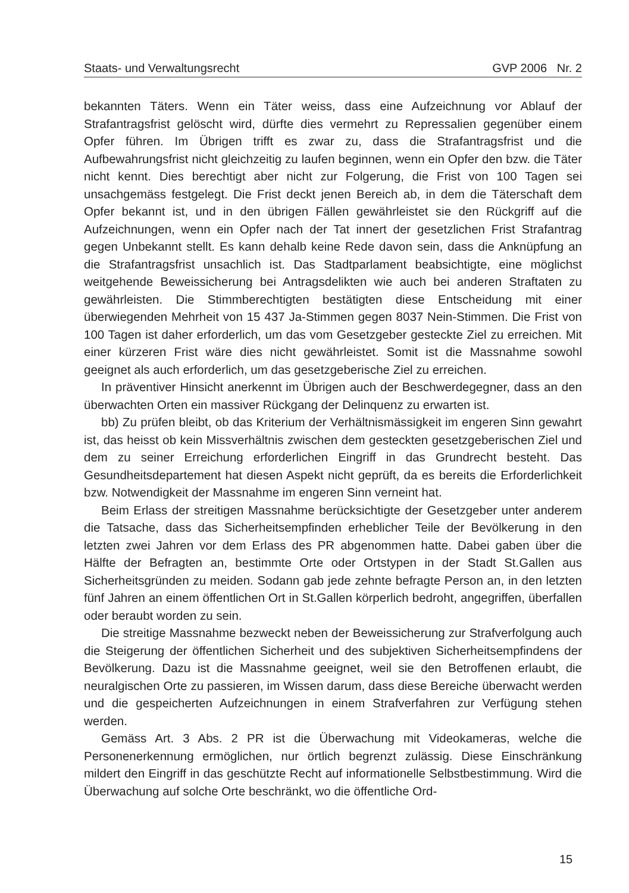Staats- und Verwaltungsrecht GVP 2006 Nr. 2
bekannten Täters. Wenn ein Täter weiss, dass eine Aufzeichnung vor Ablauf der Strafantragsfrist gelöscht wird, dürfte dies vermehrt zu Repressalien gegenüber einem Opfer führen. Im Übrigen trifft es zwar zu, dass die Strafantragsfrist und die Aufbewahrungsfrist nicht gleichzeitig zu laufen beginnen, wenn ein Opfer den bzw. die Täter nicht kennt. Dies berechtigt aber nicht zur Folgerung, die Frist von 100 Tagen sei unsachgemäss festgelegt. Die Frist deckt jenen Bereich ab, in dem die Täterschaft dem Opfer bekannt ist, und in den übrigen Fällen gewährleistet sie den Rückgriff auf die Aufzeichnungen, wenn ein Opfer nach der Tat innert der gesetzlichen Frist Strafantrag gegen Unbekannt stellt. Es kann dehalb keine Rede davon sein, dass die Anknüpfung an die Strafantragsfrist unsachlich ist. Das Stadtparlament beabsichtigte, eine möglichst weitgehende Beweissicherung bei Antragsdelikten wie auch bei anderen Straftaten zu gewährleisten. Die Stimmberechtigten bestätigten diese Entscheidung mit einer überwiegenden Mehrheit von 15 437 Ja-Stimmen gegen 8037 Nein-Stimmen. Die Frist von 100 Tagen ist daher erforderlich, um das vom Gesetzgeber gesteckte Ziel zu erreichen. Mit einer kürzeren Frist wäre dies nicht gewährleistet. Somit ist die Massnahme sowohl geeignet als auch erforderlich, um das gesetzgeberische Ziel zu erreichen.
In präventiver Hinsicht anerkennt im Übrigen auch der Beschwerdegegner, dass an den überwachten Orten ein massiver Rückgang der Delinquenz zu erwarten ist.
bb) Zu prüfen bleibt, ob das Kriterium der Verhältnismässigkeit im engeren Sinn gewahrt ist, das heisst ob kein Missverhältnis zwischen dem gesteckten gesetzgeberischen Ziel und dem zu seiner Erreichung erforderlichen Eingriff in das Grundrecht besteht. Das Gesundheitsdepartement hat diesen Aspekt nicht geprüft, da es bereits die Erforderlichkeit bzw. Notwendigkeit der Massnahme im engeren Sinn verneint hat.
Beim Erlass der streitigen Massnahme berücksichtigte der Gesetzgeber unter anderem die Tatsache, dass das Sicherheitsempfinden erheblicher Teile der Bevölkerung in den letzten zwei Jahren vor dem Erlass des PR abgenommen hatte. Dabei gaben über die Hälfte der Befragten an, bestimmte Orte oder Ortstypen in der Stadt St.Gallen aus Sicherheitsgründen zu meiden. Sodann gab jede zehnte befragte Person an, in den letzten fünf Jahren an einem öffentlichen Ort in St.Gallen körperlich bedroht, angegriffen, überfallen oder beraubt worden zu sein.
Die streitige Massnahme bezweckt neben der Beweissicherung zur Strafverfolgung auch die Steigerung der öffentlichen Sicherheit und des subjektiven Sicherheitsempfindens der Bevölkerung. Dazu ist die Massnahme geeignet, weil sie den Betroffenen erlaubt, die neuralgischen Orte zu passieren, im Wissen darum, dass diese Bereiche überwacht werden und die gespeicherten Aufzeichnungen in einem Strafverfahren zur Verfügung stehen werden.
Gemäss Art. 3 Abs. 2 PR ist die Überwachung mit Videokameras, welche die Personenerkennung ermöglichen, nur örtlich begrenzt zulässig. Diese Einschränkung mildert den Eingriff in das geschützte Recht auf informationelle Selbstbestimmung. Wird die Überwachung auf solche Orte beschränkt, wo die öffentliche Ord-
15